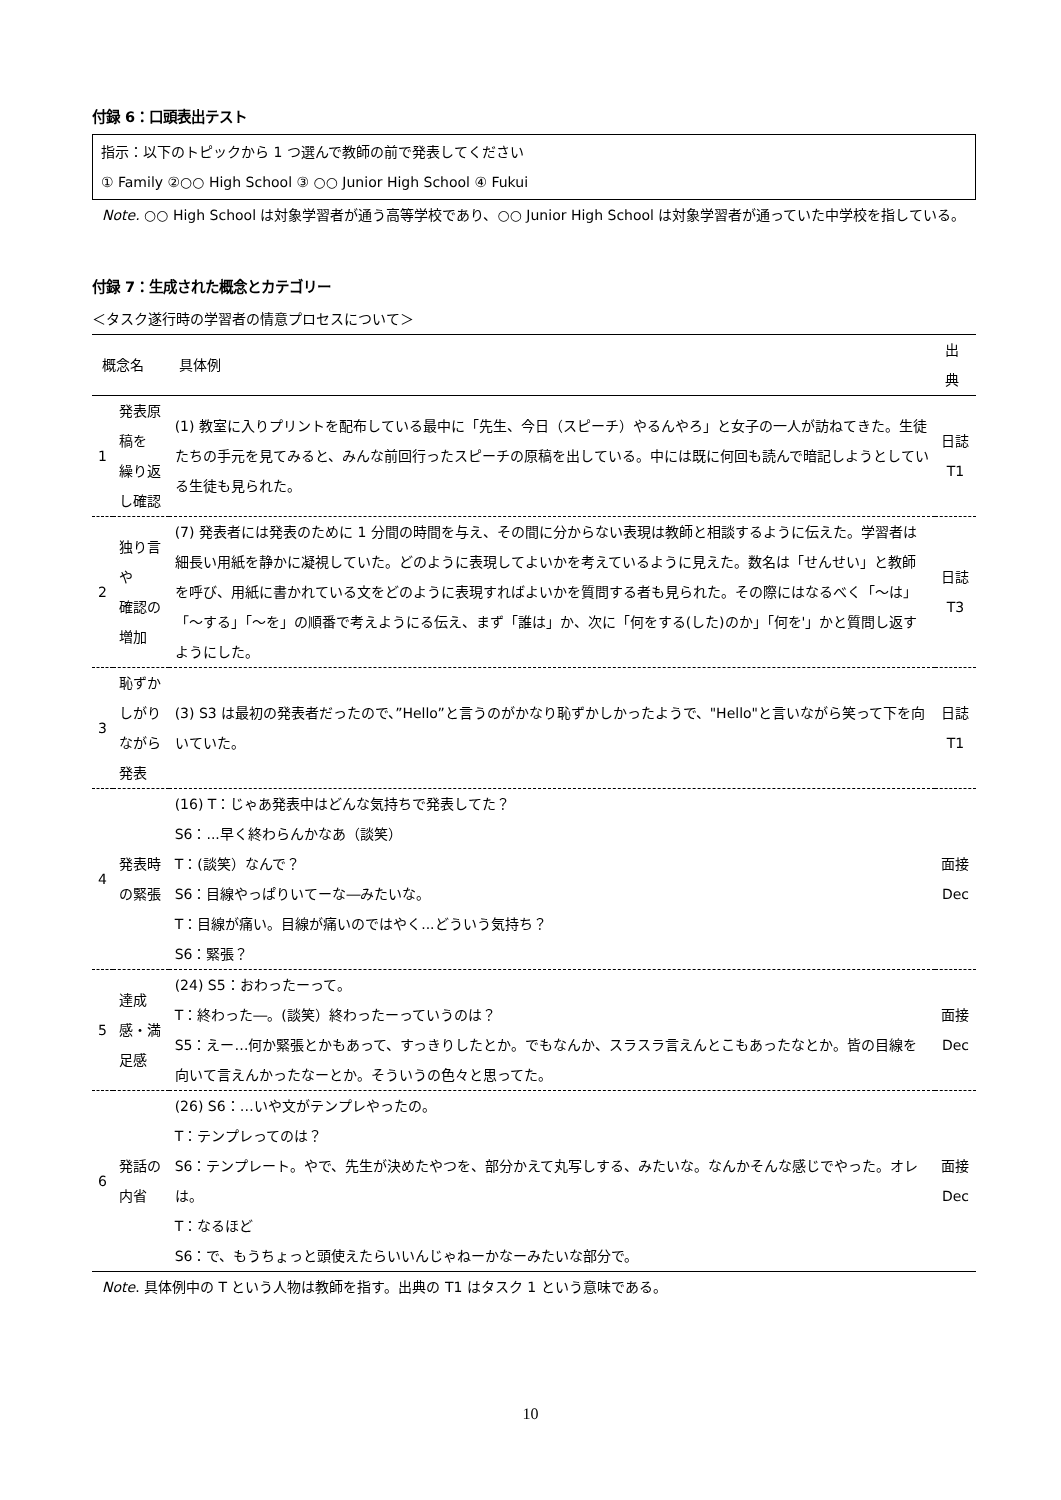付録 6：口頭表出テスト
指示：以下のトピックから 1 つ選んで教師の前で発表してください
① Family ②○○ High School ③ ○○ Junior High School ④ Fukui
Note. ○○ High School は対象学習者が通う高等学校であり、○○ Junior High School は対象学習者が通っていた中学校を指している。
付録 7：生成された概念とカテゴリー
＜タスク遂行時の学習者の情意プロセスについて＞
| 概念名 | | 具体例 | 出典 |
| --- | --- | --- | --- |
| 1 | 発表原稿を 繰り返し確認 | (1) 教室に入りプリントを配布している最中に「先生、今日（スピーチ）やるんやろ」と女子の一人が訪ねてきた。生徒たちの手元を見てみると、みんな前回行ったスピーチの原稿を出している。中には既に何回も読んで暗記しようとしている生徒も見られた。 | 日誌 T1 |
| 2 | 独り言や 確認の増加 | (7) 発表者には発表のために 1 分間の時間を与え、その間に分からない表現は教師と相談するように伝えた。学習者は細長い用紙を静かに凝視していた。どのように表現してよいかを考えているように見えた。数名は「せんせい」と教師を呼び、用紙に書かれている文をどのように表現すればよいかを質問する者も見られた。その際にはなるべく「～は」「～する」「～を」の順番で考えようにる伝え、まず「誰は」か、次に「何をする(した)のか」「何を'」かと質問し返すようにした。 | 日誌 T3 |
| 3 | 恥ずかしがり ながら発表 | (3) S3 は最初の発表者だったので、”Hello”と言うのがかなり恥ずかしかったようで、"Hello"と言いながら笑って下を向いていた。 | 日誌 T1 |
| 4 | 発表時の緊張 | (16) T：じゃあ発表中はどんな気持ちで発表してた？ S6：...早く終わらんかなあ（談笑） T：(談笑）なんで？ S6：目線やっぱりいてーな―みたいな。 T：目線が痛い。目線が痛いのではやく...どういう気持ち？ S6：緊張？ | 面接 Dec |
| 5 | 達成感・満足感 | (24) S5：おわったーって。 T：終わった―。(談笑）終わったーっていうのは？ S5：えー…何か緊張とかもあって、すっきりしたとか。でもなんか、スラスラ言えんとこもあったなとか。皆の目線を向いて言えんかったなーとか。そういうの色々と思ってた。 | 面接 Dec |
| 6 | 発話の内省 | (26) S6：…いや文がテンプレやったの。 T：テンプレってのは？ S6：テンプレート。やで、先生が決めたやつを、部分かえて丸写しする、みたいな。なんかそんな感じでやった。オレは。 T：なるほど S6：で、もうちょっと頭使えたらいいんじゃねーかなーみたいな部分で。 | 面接 Dec |
Note. 具体例中の T という人物は教師を指す。出典の T1 はタスク 1 という意味である。
10